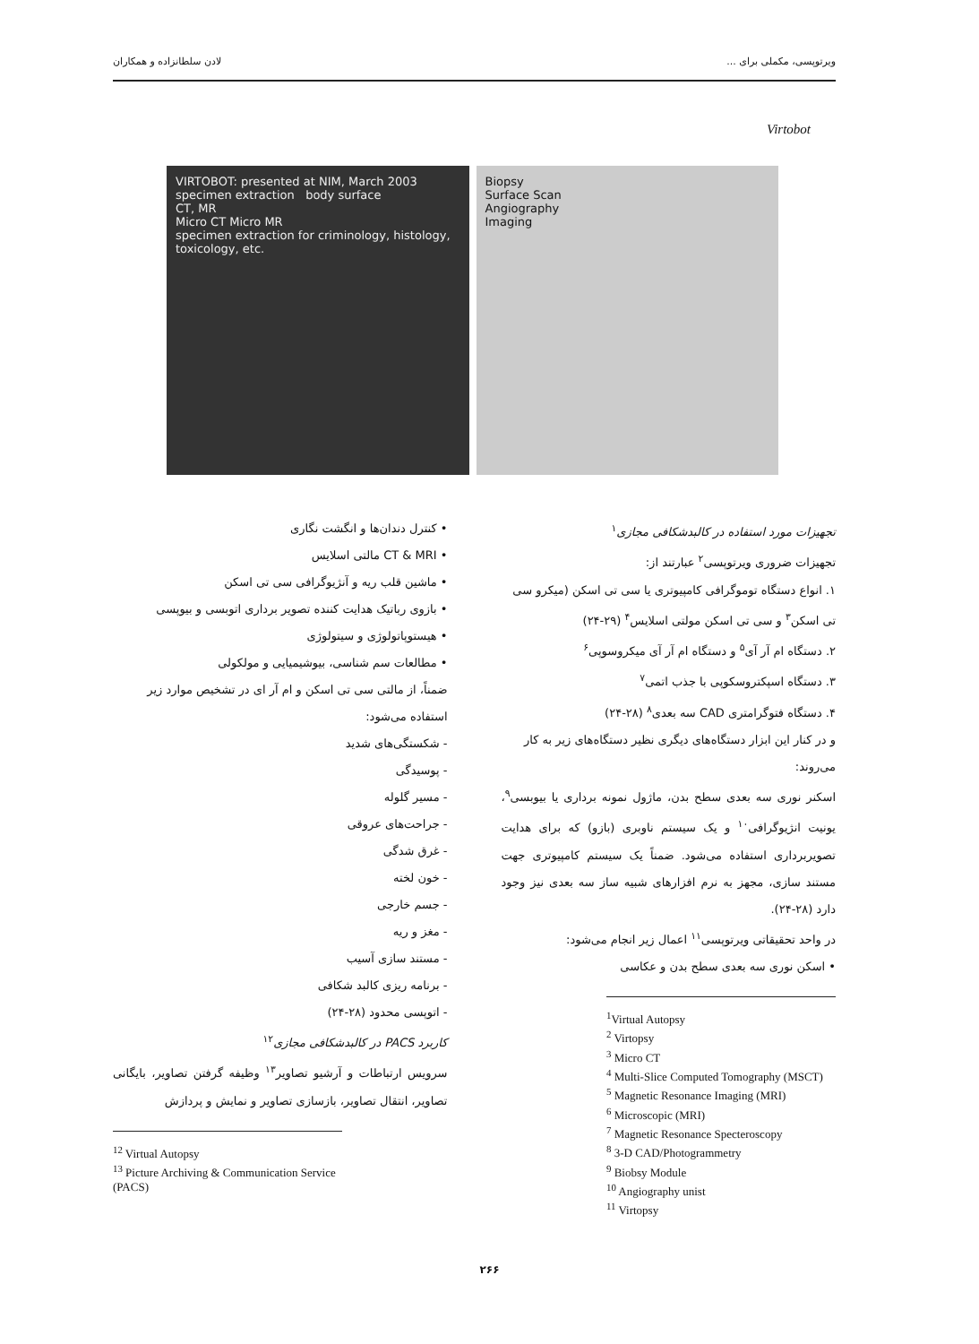ویرتوپسی، مکملی برای ... لادن سلطانزاده و همکاران
Virtobot
VIRTOBOT: presented at NIM, March 2003
specimen extraction body surface
CT, MR
Micro CT Micro MR
specimen extraction for criminology, histology, toxicology, etc.
Biopsy
Surface Scan
Angiography
Imaging
تجهیزات مورد استفاده در کالبدشکافی مجازی<sup>۱</sup>
تجهیزات ضروری ویرتوپسی<sup>۲</sup> عبارتند از:
۱. انواع دستگاه توموگرافی کامپیوتری یا سی تی اسکن (میکرو سی تی اسکن<sup>۳</sup> و سی تی اسکن مولتی اسلایس<sup>۴</sup> (۲۹-۲۴)
۲. دستگاه ام آر آی<sup>۵</sup> و دستگاه ام آر آی میکروسوپی<sup>۶</sup>
۳. دستگاه اسپکتروسکوپی با جذب اتمی<sup>۷</sup>
۴. دستگاه فتوگرامتری CAD سه بعدی<sup>۸</sup> (۲۸-۲۴)
و در کنار این ابزار دستگاه‌های دیگری نظیر دستگاه‌های زیر به کار می‌روند:
اسکنر نوری سه بعدی سطح بدن، ماژول نمونه برداری یا بیوبسی<sup>۹</sup>، یونیت انژیوگرافی<sup>۱۰</sup> و یک سیستم ناوبری (بازو) که برای هدایت تصویربرداری استفاده می‌شود. ضمناً یک سیستم کامپیوتری جهت مستند سازی، مجهز به نرم افزارهای شبیه ساز سه بعدی نیز وجود دارد (۲۸-۲۴).
در واحد تحقیقاتی ویرتوپسی<sup>۱۱</sup> اعمال زیر انجام می‌شود:
• اسکن نوری سه بعدی سطح بدن و عکاسی
<sup>1</sup> Virtual Autopsy
<sup>2</sup> Virtopsy
<sup>3</sup> Micro CT
<sup>4</sup> Multi-Slice Computed Tomography (MSCT)
<sup>5</sup> Magnetic Resonance Imaging (MRI)
<sup>6</sup> Microscopic (MRI)
<sup>7</sup> Magnetic Resonance Specteroscopy
<sup>8</sup> 3-D CAD/Photogrammetry
<sup>9</sup> Biobsy Module
<sup>10</sup> Angiography unist
<sup>11</sup> Virtopsy
• کنترل دندان‌ها و انگشت نگاری
• CT & MRI مالتی اسلایس
• ماشین قلب ریه و آنژیوگرافی سی تی اسکن
• بازوی رباتیک هدایت کننده تصویر برداری اتوبسی و بیوپسی
• هیستوپاتولوژی و سیتولوژی
• مطالعات سم شناسی، بیوشیمیایی و مولکولی
ضمناً، از مالتی سی تی اسکن و ام آر ای در تشخیص موارد زیر استفاده می‌شود:
- شکستگی‌های شدید
- پوسیدگی
- مسیر گلوله
- جراحت‌های عروقی
- غرق شدگی
- خون لخته
- جسم خارجی
- مغز و ریه
- مستند سازی آسیب
- برنامه ریزی کالبد شکافی
- اتوپسی محدود (۲۸-۲۴)
کاربرد PACS در کالبدشکافی مجازی<sup>۱۲</sup>
سرویس ارتباطات و آرشیو تصاویر<sup>۱۳</sup> وظیفه گرفتن تصاویر، بایگانی تصاویر، انتقال تصاویر، بازسازی تصاویر و نمایش و پردازش
<sup>12</sup> Virtual Autopsy
<sup>13</sup> Picture Archiving & Communication Service (PACS)
۲۶۶